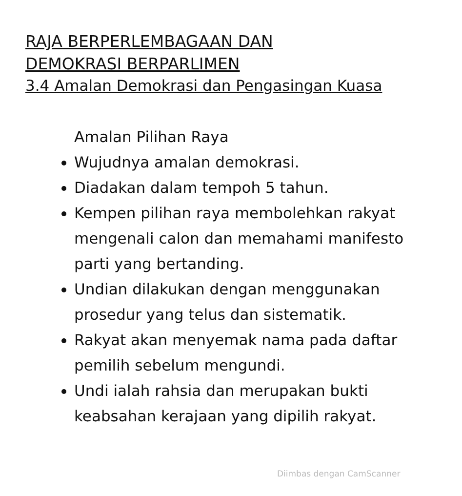RAJA BERPERLEMBAGAAN DAN
DEMOKRASI BERPARLIMEN
3.4 Amalan Demokrasi dan Pengasingan Kuasa
Amalan Pilihan Raya
Wujudnya amalan demokrasi.
Diadakan dalam tempoh 5 tahun.
Kempen pilihan raya membolehkan rakyat mengenali calon dan memahami manifesto parti yang bertanding.
Undian dilakukan dengan menggunakan prosedur yang telus dan sistematik.
Rakyat akan menyemak nama pada daftar pemilih sebelum mengundi.
Undi ialah rahsia dan merupakan bukti keabsahan kerajaan yang dipilih rakyat.
Diimbas dengan CamScanner